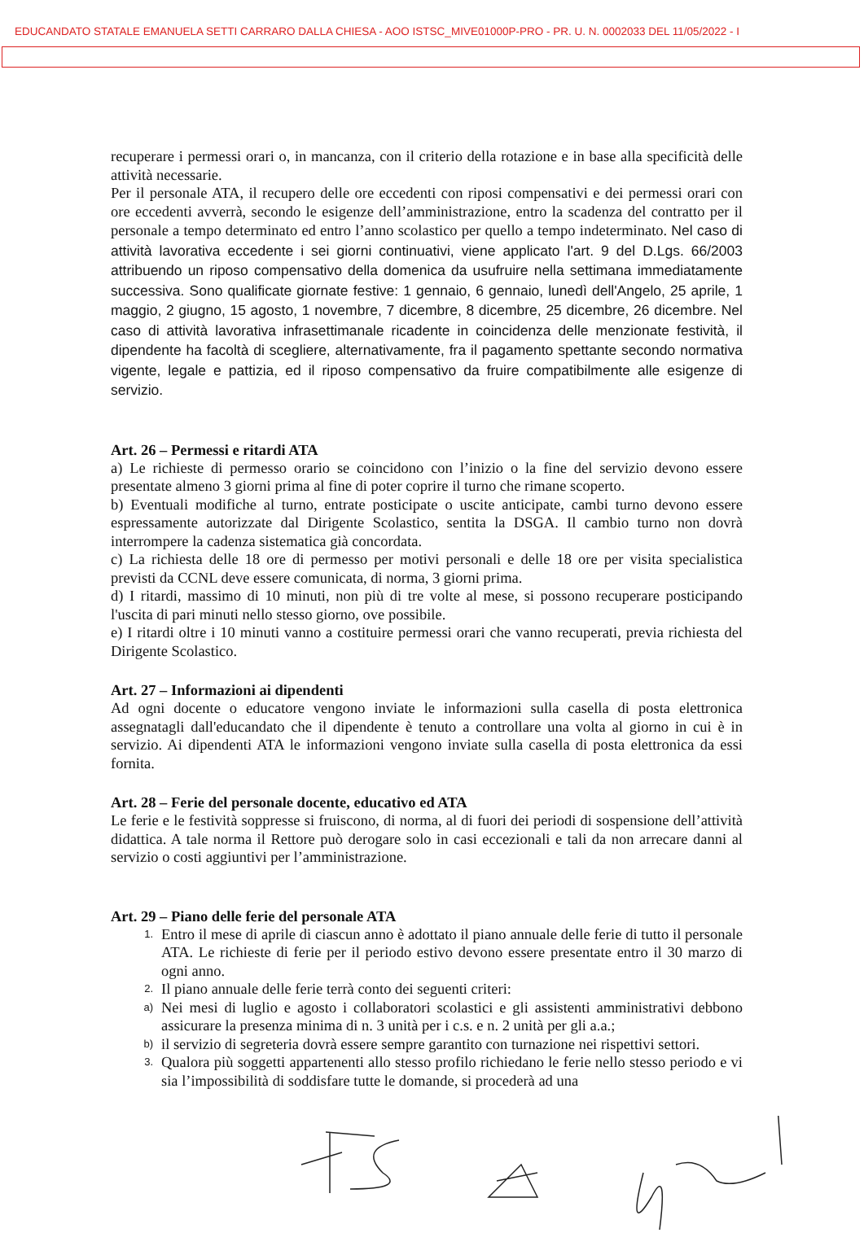EDUCANDATO STATALE EMANUELA SETTI CARRARO DALLA CHIESA - AOO ISTSC_MIVE01000P-PRO - PR. U. N. 0002033 DEL 11/05/2022 - I
recuperare i permessi orari o, in mancanza, con il criterio della rotazione e in base alla specificità delle attività necessarie.
Per il personale ATA, il recupero delle ore eccedenti con riposi compensativi e dei permessi orari con ore eccedenti avverrà, secondo le esigenze dell’amministrazione, entro la scadenza del contratto per il personale a tempo determinato ed entro l’anno scolastico per quello a tempo indeterminato. Nel caso di attività lavorativa eccedente i sei giorni continuativi, viene applicato l'art. 9 del D.Lgs. 66/2003 attribuendo un riposo compensativo della domenica da usufruire nella settimana immediatamente successiva. Sono qualificate giornate festive: 1 gennaio, 6 gennaio, lunedì dell'Angelo, 25 aprile, 1 maggio, 2 giugno, 15 agosto, 1 novembre, 7 dicembre, 8 dicembre, 25 dicembre, 26 dicembre. Nel caso di attività lavorativa infrasettimanale ricadente in coincidenza delle menzionate festività, il dipendente ha facoltà di scegliere, alternativamente, fra il pagamento spettante secondo normativa vigente, legale e pattizia, ed il riposo compensativo da fruire compatibilmente alle esigenze di servizio.
Art. 26 – Permessi e ritardi ATA
a) Le richieste di permesso orario se coincidono con l’inizio o la fine del servizio devono essere presentate almeno 3 giorni prima al fine di poter coprire il turno che rimane scoperto.
b) Eventuali modifiche al turno, entrate posticipate o uscite anticipate, cambi turno devono essere espressamente autorizzate dal Dirigente Scolastico, sentita la DSGA. Il cambio turno non dovrà interrompere la cadenza sistematica già concordata.
c) La richiesta delle 18 ore di permesso per motivi personali e delle 18 ore per visita specialistica previsti da CCNL deve essere comunicata, di norma, 3 giorni prima.
d) I ritardi, massimo di 10 minuti, non più di tre volte al mese, si possono recuperare posticipando l'uscita di pari minuti nello stesso giorno, ove possibile.
e) I ritardi oltre i 10 minuti vanno a costituire permessi orari che vanno recuperati, previa richiesta del Dirigente Scolastico.
Art. 27 – Informazioni ai dipendenti
Ad ogni docente o educatore vengono inviate le informazioni sulla casella di posta elettronica assegnatagli dall'educandato che il dipendente è tenuto a controllare una volta al giorno in cui è in servizio. Ai dipendenti ATA le informazioni vengono inviate sulla casella di posta elettronica da essi fornita.
Art. 28 – Ferie del personale docente, educativo ed ATA
Le ferie e le festività soppresse si fruiscono, di norma, al di fuori dei periodi di sospensione dell’attività didattica. A tale norma il Rettore può derogare solo in casi eccezionali e tali da non arrecare danni al servizio o costi aggiuntivi per l’amministrazione.
Art. 29 – Piano delle ferie del personale ATA
1.
Entro il mese di aprile di ciascun anno è adottato il piano annuale delle ferie di tutto il personale ATA. Le richieste di ferie per il periodo estivo devono essere presentate entro il 30 marzo di ogni anno.
2.
Il piano annuale delle ferie terrà conto dei seguenti criteri:
a)
Nei mesi di luglio e agosto i collaboratori scolastici e gli assistenti amministrativi debbono assicurare la presenza minima di n. 3 unità per i c.s. e n. 2 unità per gli a.a.;
b)
il servizio di segreteria dovrà essere sempre garantito con turnazione nei rispettivi settori.
3.
Qualora più soggetti appartenenti allo stesso profilo richiedano le ferie nello stesso periodo e vi sia l’impossibilità di soddisfare tutte le domande, si procederà ad una